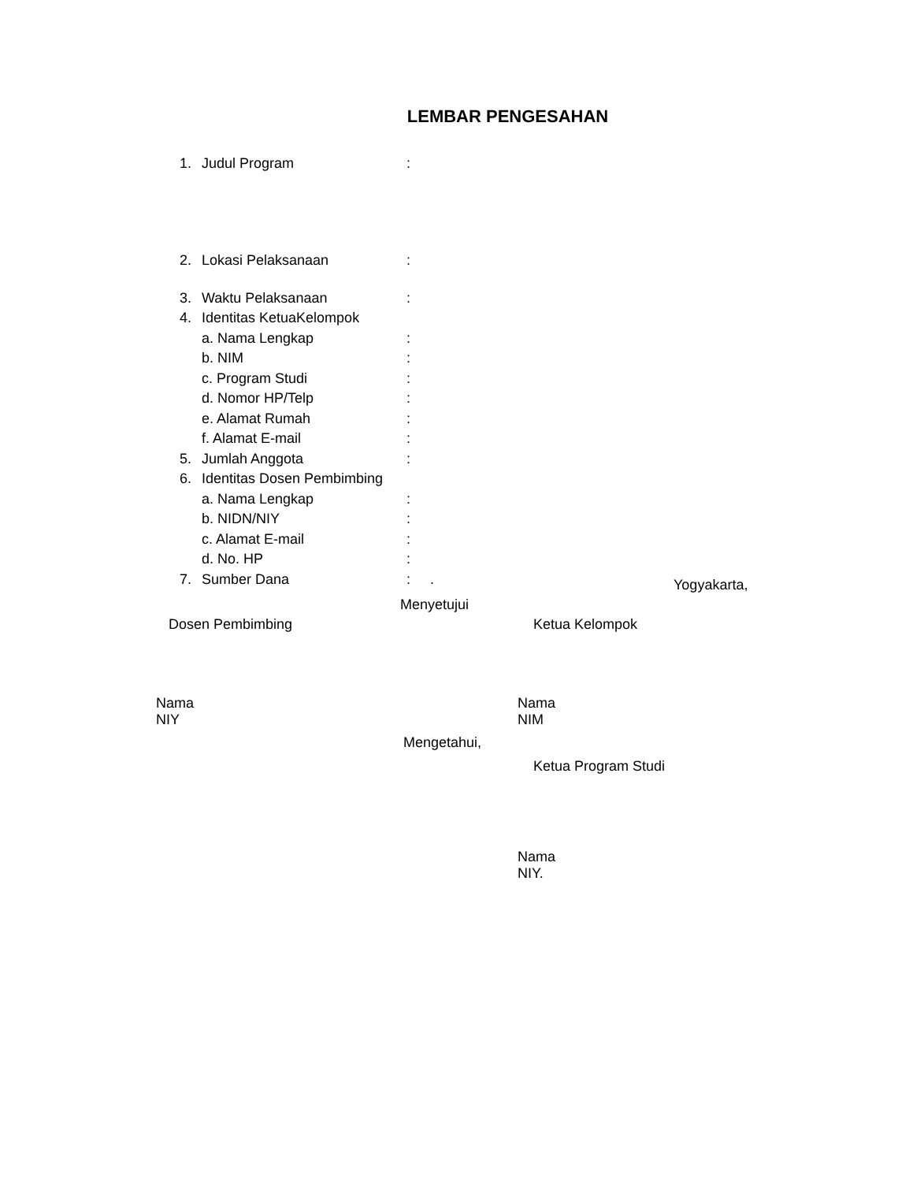LEMBAR PENGESAHAN
1. Judul Program:
2. Lokasi Pelaksanaan:
3. Waktu Pelaksanaan:
4. Identitas KetuaKelompok
a. Nama Lengkap:
b. NIM:
c. Program Studi:
d. Nomor HP/Telp:
e. Alamat Rumah:
f. Alamat E-mail:
5. Jumlah Anggota:
6. Identitas Dosen Pembimbing
a. Nama Lengkap:
b. NIDN/NIY:
c. Alamat E-mail:
d. No. HP:
7. Sumber Dana: .
Yogyakarta,
Menyetujui
Dosen Pembimbing Ketua Kelompok
Nama
NIY
Nama
NIM
Mengetahui,
Ketua Program Studi
Nama
NIY.